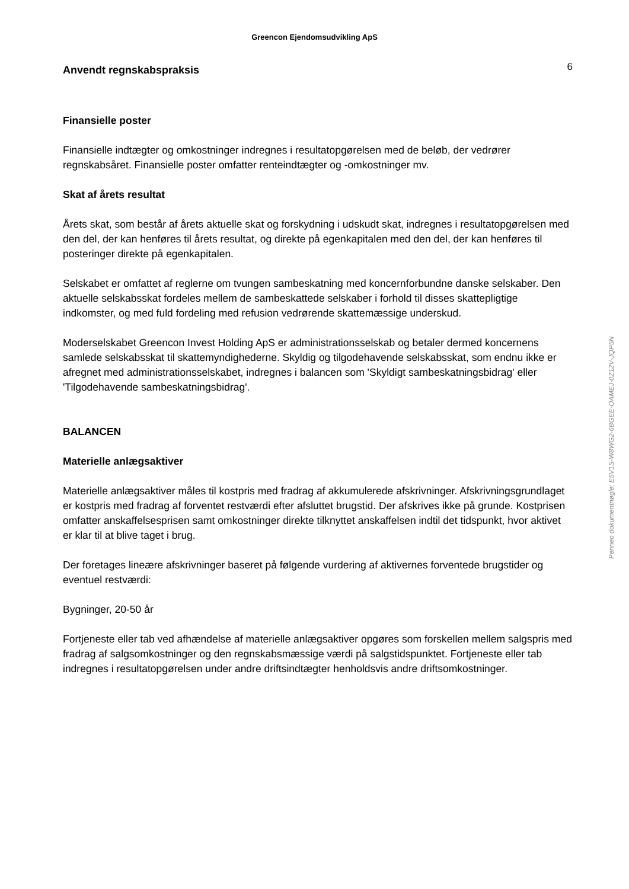Greencon Ejendomsudvikling ApS
Anvendt regnskabspraksis
6
Finansielle poster
Finansielle indtægter og omkostninger indregnes i resultatopgørelsen med de beløb, der vedrører regnskabsåret. Finansielle poster omfatter renteindtægter og -omkostninger mv.
Skat af årets resultat
Årets skat, som består af årets aktuelle skat og forskydning i udskudt skat, indregnes i resultatopgørelsen med den del, der kan henføres til årets resultat, og direkte på egenkapitalen med den del, der kan henføres til posteringer direkte på egenkapitalen.
Selskabet er omfattet af reglerne om tvungen sambeskatning med koncernforbundne danske selskaber. Den aktuelle selskabsskat fordeles mellem de sambeskattede selskaber i forhold til disses skattepligtige indkomster, og med fuld fordeling med refusion vedrørende skattemæssige underskud.
Moderselskabet Greencon Invest Holding ApS er administrationsselskab og betaler dermed koncernens samlede selskabsskat til skattemyndighederne. Skyldig og tilgodehavende selskabsskat, som endnu ikke er afregnet med administrationsselskabet, indregnes i balancen som 'Skyldigt sambeskatningsbidrag' eller 'Tilgodehavende sambeskatningsbidrag'.
BALANCEN
Materielle anlægsaktiver
Materielle anlægsaktiver måles til kostpris med fradrag af akkumulerede afskrivninger. Afskrivningsgrundlaget er kostpris med fradrag af forventet restværdi efter afsluttet brugstid. Der afskrives ikke på grunde. Kostprisen omfatter anskaffelsesprisen samt omkostninger direkte tilknyttet anskaffelsen indtil det tidspunkt, hvor aktivet er klar til at blive taget i brug.
Der foretages lineære afskrivninger baseret på følgende vurdering af aktivernes forventede brugstider og eventuel restværdi:
Bygninger, 20-50 år
Fortjeneste eller tab ved afhændelse af materielle anlægsaktiver opgøres som forskellen mellem salgspris med fradrag af salgsomkostninger og den regnskabsmæssige værdi på salgstidspunktet. Fortjeneste eller tab indregnes i resultatopgørelsen under andre driftsindtægter henholdsvis andre driftsomkostninger.
Penneo dokumentnøgle: E5V1S-W8WG2-6BGEE-OAMEJ-0Z12V-JQP5N